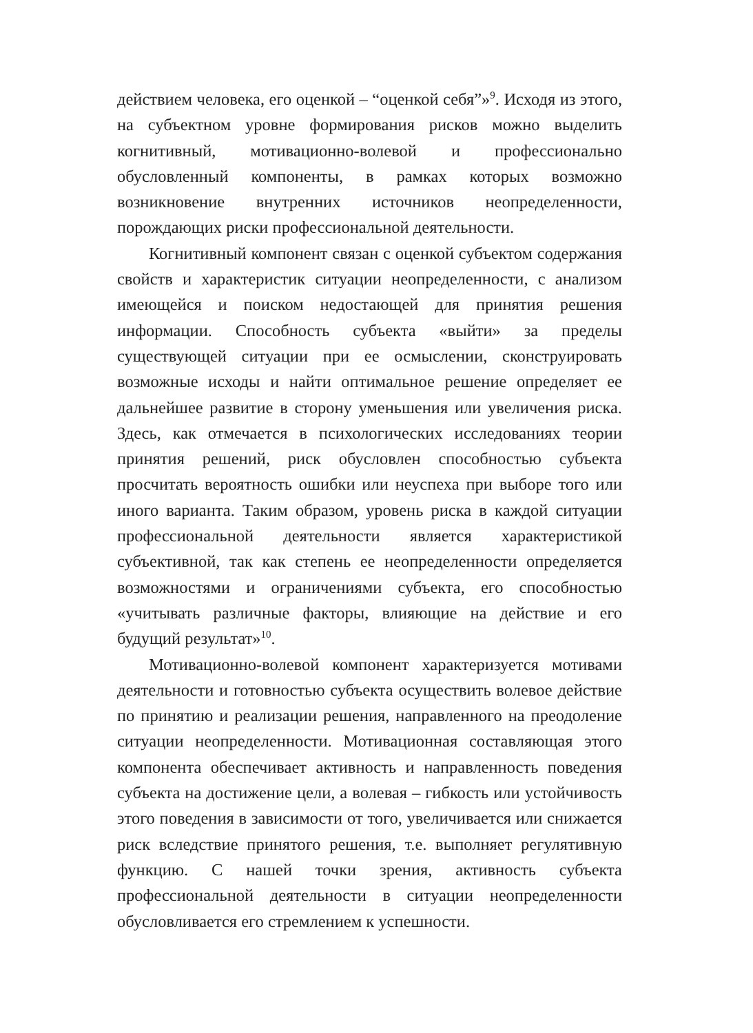действием человека, его оценкой – “оценкой себя”»<sup>9</sup>. Исходя из этого, на субъектном уровне формирования рисков можно выделить когнитивный, мотивационно-волевой и профессионально обусловленный компоненты, в рамках которых возможно возникновение внутренних источников неопределенности, порождающих риски профессиональной деятельности.
Когнитивный компонент связан с оценкой субъектом содержания свойств и характеристик ситуации неопределенности, с анализом имеющейся и поиском недостающей для принятия решения информации. Способность субъекта «выйти» за пределы существующей ситуации при ее осмыслении, сконструировать возможные исходы и найти оптимальное решение определяет ее дальнейшее развитие в сторону уменьшения или увеличения риска. Здесь, как отмечается в психологических исследованиях теории принятия решений, риск обусловлен способностью субъекта просчитать вероятность ошибки или неуспеха при выборе того или иного варианта. Таким образом, уровень риска в каждой ситуации профессиональной деятельности является характеристикой субъективной, так как степень ее неопределенности определяется возможностями и ограничениями субъекта, его способностью «учитывать различные факторы, влияющие на действие и его будущий результат»<sup>10</sup>.
Мотивационно-волевой компонент характеризуется мотивами деятельности и готовностью субъекта осуществить волевое действие по принятию и реализации решения, направленного на преодоление ситуации неопределенности. Мотивационная составляющая этого компонента обеспечивает активность и направленность поведения субъекта на достижение цели, а волевая – гибкость или устойчивость этого поведения в зависимости от того, увеличивается или снижается риск вследствие принятого решения, т.е. выполняет регулятивную функцию. С нашей точки зрения, активность субъекта профессиональной деятельности в ситуации неопределенности обусловливается его стремлением к успешности.